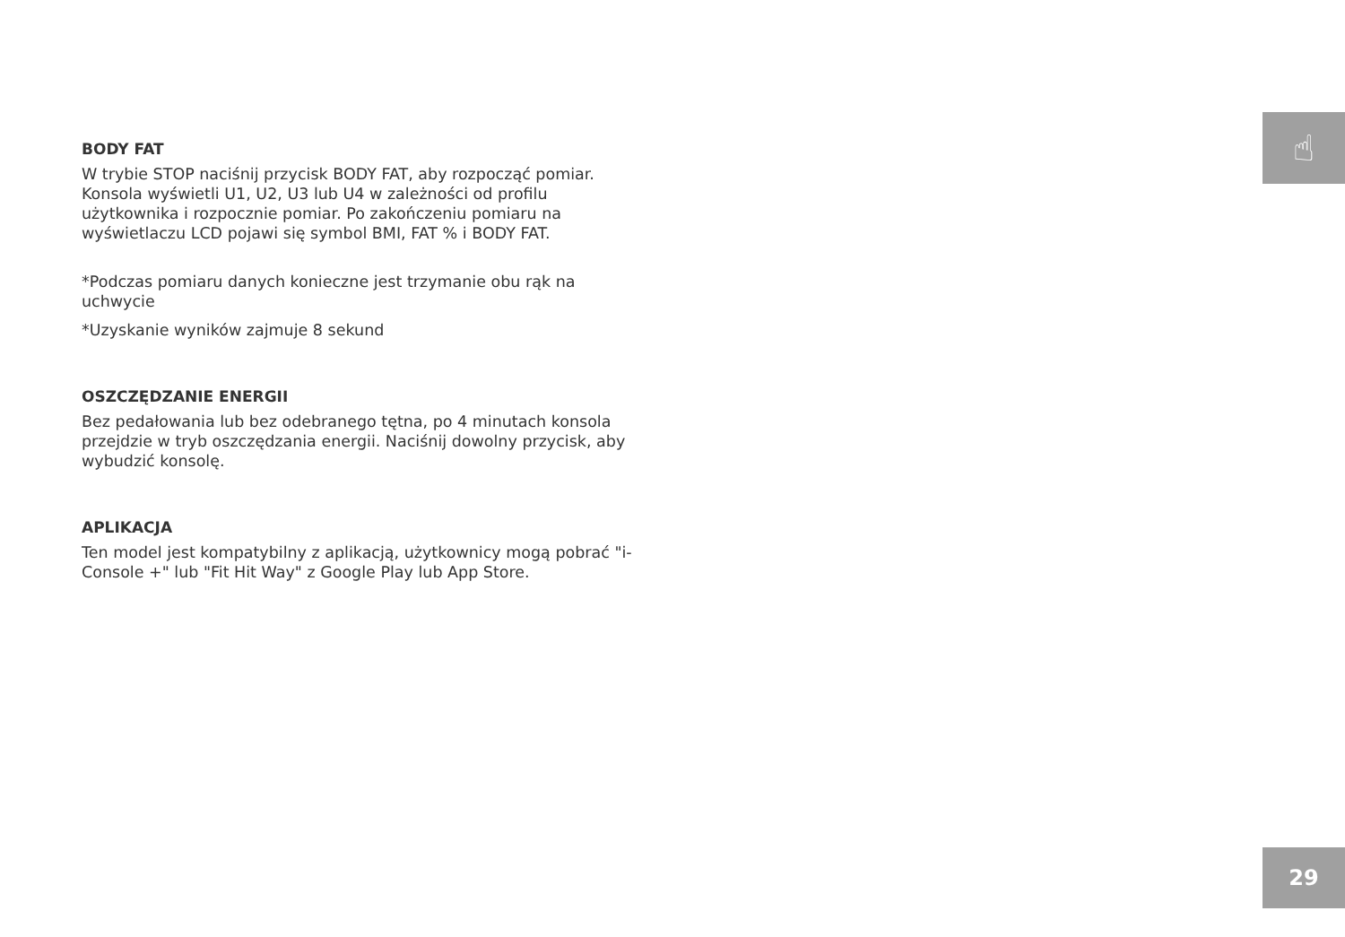☝
BODY FAT
W trybie STOP naciśnij przycisk BODY FAT, aby rozpocząć pomiar. Konsola wyświetli U1, U2, U3 lub U4 w zależności od profilu użytkownika i rozpocznie pomiar. Po zakończeniu pomiaru na wyświetlaczu LCD pojawi się symbol BMI, FAT % i BODY FAT.
*Podczas pomiaru danych konieczne jest trzymanie obu rąk na uchwycie
*Uzyskanie wyników zajmuje 8 sekund
OSZCZĘDZANIE ENERGII
Bez pedałowania lub bez odebranego tętna, po 4 minutach konsola przejdzie w tryb oszczędzania energii. Naciśnij dowolny przycisk, aby wybudzić konsolę.
APLIKACJA
Ten model jest kompatybilny z aplikacją, użytkownicy mogą pobrać "i-Console +" lub "Fit Hit Way" z Google Play lub App Store.
29